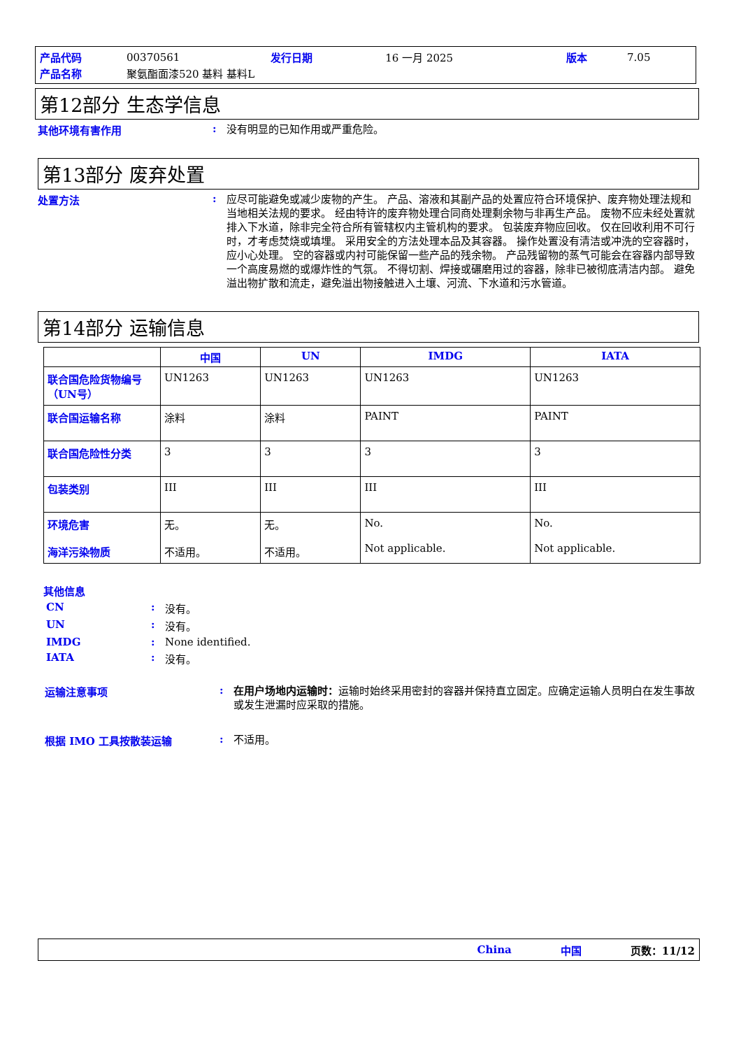| 产品代码 | 00370561 | 发行日期 | 16 一月 2025 | 版本 | 7.05 |
| 产品名称 | 聚氨酯面漆520 基料 基料L | | | | |
第12部分 生态学信息
其他环境有害作用 :
没有明显的已知作用或严重危险。
第13部分 废弃处置
处置方法 :
应尽可能避免或减少废物的产生。 产品、溶液和其副产品的处置应符合环境保护、废弃物处理法规和当地相关法规的要求。 经由特许的废弃物处理合同商处理剩余物与非再生产品。 废物不应未经处置就排入下水道，除非完全符合所有管辖权内主管机构的要求。 包装废弃物应回收。 仅在回收利用不可行时，才考虑焚烧或填埋。 采用安全的方法处理本品及其容器。 操作处置没有清洁或冲洗的空容器时，应小心处理。 空的容器或内衬可能保留一些产品的残余物。 产品残留物的蒸气可能会在容器内部导致一个高度易燃的或爆炸性的气氛。 不得切割、焊接或碾磨用过的容器，除非已被彻底清洁内部。 避免溢出物扩散和流走，避免溢出物接触进入土壤、河流、下水道和污水管道。
第14部分 运输信息
| | 中国 | UN | IMDG | IATA |
| --- | --- | --- | --- | --- |
| 联合国危险货物编号（UN号） | UN1263 | UN1263 | UN1263 | UN1263 |
| 联合国运输名称 | 涂料 | 涂料 | PAINT | PAINT |
| 联合国危险性分类 | 3 | 3 | 3 | 3 |
| 包装类别 | III | III | III | III |
| 环境危害 海洋污染物质 | 无。 不适用。 | 无。 不适用。 | No. Not applicable. | No. Not applicable. |
其他信息
CN : 没有。
UN : 没有。
IMDG : None identified.
IATA : 没有。
运输注意事项 :
在用户场地内运输时：运输时始终采用密封的容器并保持直立固定。应确定运输人员明白在发生事故或发生泄漏时应采取的措施。
根据 IMO 工具按散装运输 :
不适用。
China 中国 页数：11/12